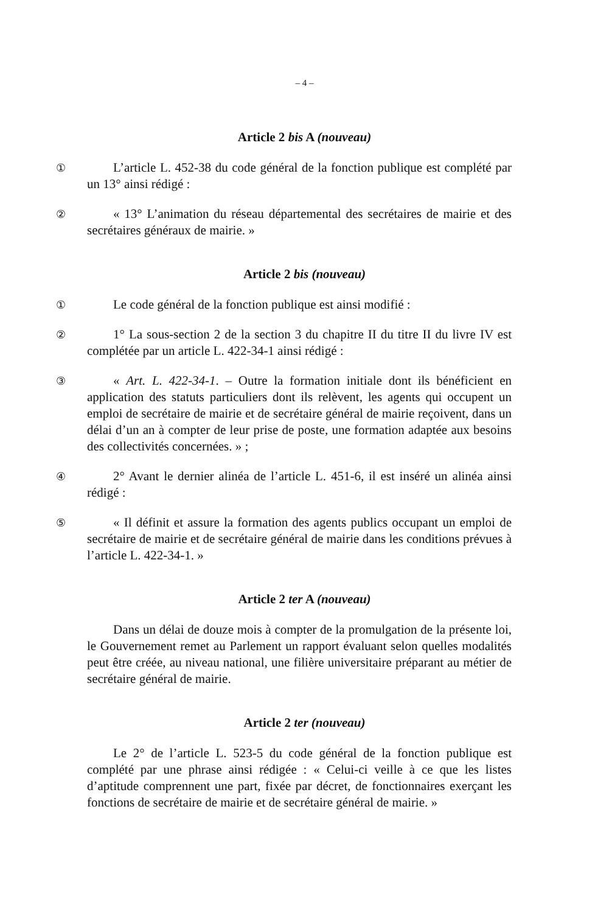– 4 –
Article 2 bis A (nouveau)
①
L’article L. 452-38 du code général de la fonction publique est complété par un 13° ainsi rédigé :
②
« 13° L’animation du réseau départemental des secrétaires de mairie et des secrétaires généraux de mairie. »
Article 2 bis (nouveau)
①
Le code général de la fonction publique est ainsi modifié :
②
1° La sous-section 2 de la section 3 du chapitre II du titre II du livre IV est complétée par un article L. 422-34-1 ainsi rédigé :
③
« Art. L. 422-34-1. – Outre la formation initiale dont ils bénéficient en application des statuts particuliers dont ils relèvent, les agents qui occupent un emploi de secrétaire de mairie et de secrétaire général de mairie reçoivent, dans un délai d’un an à compter de leur prise de poste, une formation adaptée aux besoins des collectivités concernées. » ;
④
2° Avant le dernier alinéa de l’article L. 451-6, il est inséré un alinéa ainsi rédigé :
⑤
« Il définit et assure la formation des agents publics occupant un emploi de secrétaire de mairie et de secrétaire général de mairie dans les conditions prévues à l’article L. 422-34-1. »
Article 2 ter A (nouveau)
Dans un délai de douze mois à compter de la promulgation de la présente loi, le Gouvernement remet au Parlement un rapport évaluant selon quelles modalités peut être créée, au niveau national, une filière universitaire préparant au métier de secrétaire général de mairie.
Article 2 ter (nouveau)
Le 2° de l’article L. 523-5 du code général de la fonction publique est complété par une phrase ainsi rédigée : « Celui-ci veille à ce que les listes d’aptitude comprennent une part, fixée par décret, de fonctionnaires exerçant les fonctions de secrétaire de mairie et de secrétaire général de mairie. »